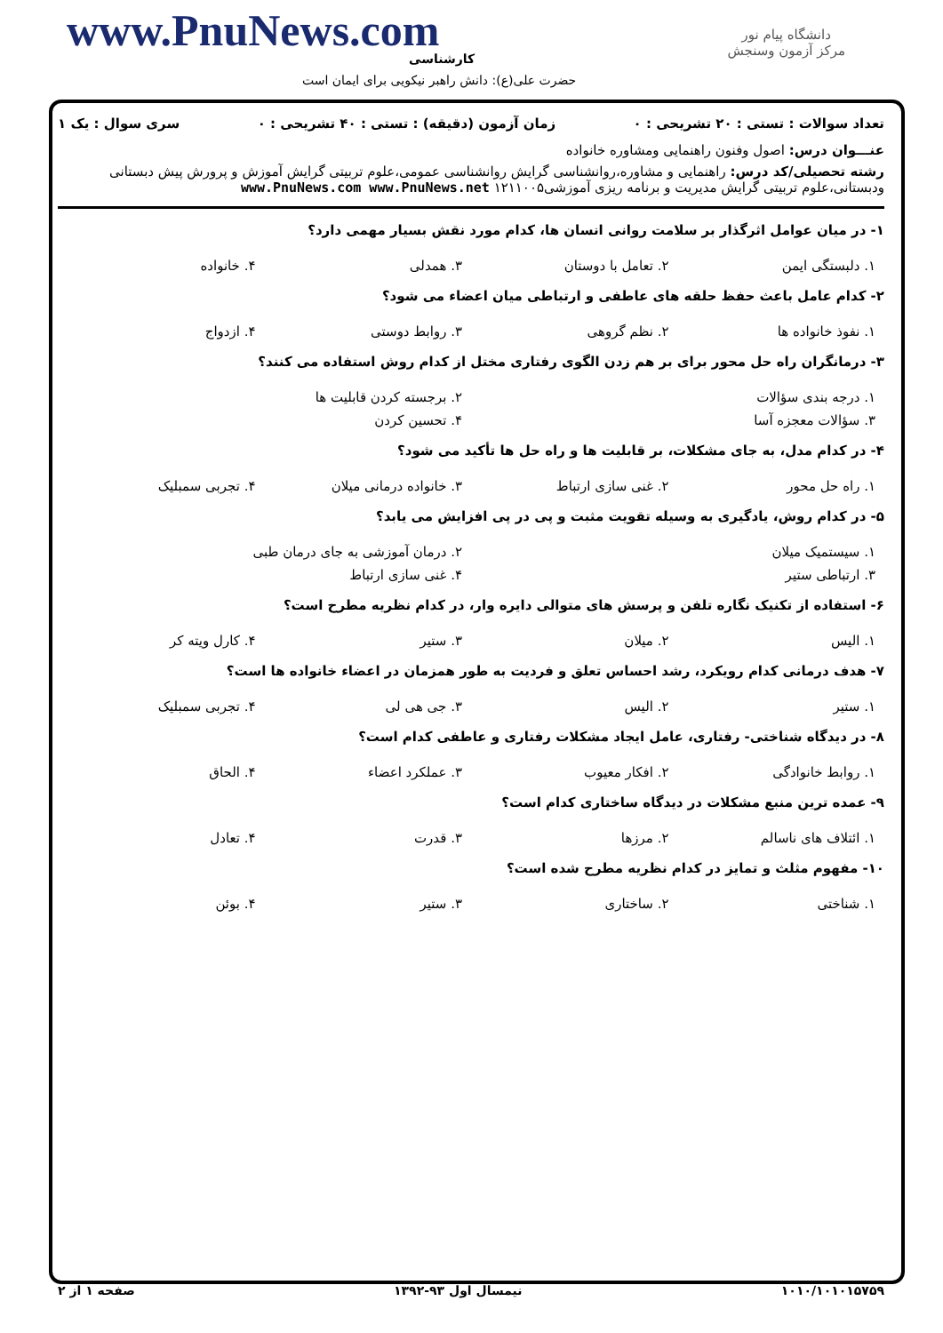www.PnuNews.com
کارشناسی
حضرت علی(ع): دانش راهبر نیکویی برای ایمان است
دانشگاه پیام نور
مرکز آزمون وسنجش
تعداد سوالات : تستی : ۲۰ تشریحی : ۰ زمان آزمون (دقیقه) : تستی : ۴۰ تشریحی : ۰ سری سوال : یک ۱
عنـــوان درس: اصول وفنون راهنمایی ومشاوره خانواده
رشته تحصیلی/کد درس: راهنمایی و مشاوره،روانشناسی گرایش روانشناسی عمومی،علوم تربیتی گرایش آموزش و پرورش پیش دبستانی ودبستانی،علوم تربیتی گرایش مدیریت و برنامه ریزی آموزشی۱۲۱۱۰۰۵ www.PnuNews.com www.PnuNews.net
۱- در میان عوامل اثرگذار بر سلامت روانی انسان ها، کدام مورد نقش بسیار مهمی دارد؟
| ۱. دلبستگی ایمن | ۲. تعامل با دوستان | ۳. همدلی | ۴. خانواده |
۲- کدام عامل باعث حفظ حلقه های عاطفی و ارتباطی میان اعضاء می شود؟
| ۱. نفوذ خانواده ها | ۲. نظم گروهی | ۳. روابط دوستی | ۴. ازدواج |
۳- درمانگران راه حل محور برای بر هم زدن الگوی رفتاری مختل از کدام روش استفاده می کنند؟
| ۱. درجه بندی سؤالات | ۲. برجسته کردن قابلیت ها |
| ۳. سؤالات معجزه آسا | ۴. تحسین کردن |
۴- در کدام مدل، به جای مشکلات، بر قابلیت ها و راه حل ها تأکید می شود؟
| ۱. راه حل محور | ۲. غنی سازی ارتباط | ۳. خانواده درمانی میلان | ۴. تجربی سمبلیک |
۵- در کدام روش، یادگیری به وسیله تقویت مثبت و پی در پی افزایش می یابد؟
| ۱. سیستمیک میلان | ۲. درمان آموزشی به جای درمان طبی |
| ۳. ارتباطی ستیر | ۴. غنی سازی ارتباط |
۶- استفاده از تکنیک نگاره تلفن و پرسش های متوالی دایره وار، در کدام نظریه مطرح است؟
| ۱. الیس | ۲. میلان | ۳. ستیر | ۴. کارل ویته کر |
۷- هدف درمانی کدام رویکرد، رشد احساس تعلق و فردیت به طور همزمان در اعضاء خانواده ها است؟
| ۱. ستیر | ۲. الیس | ۳. جی هی لی | ۴. تجربی سمبلیک |
۸- در دیدگاه شناختی- رفتاری، عامل ایجاد مشکلات رفتاری و عاطفی کدام است؟
| ۱. روابط خانوادگی | ۲. افکار معیوب | ۳. عملکرد اعضاء | ۴. الحاق |
۹- عمده ترین منبع مشکلات در دیدگاه ساختاری کدام است؟
| ۱. ائتلاف های ناسالم | ۲. مرزها | ۳. قدرت | ۴. تعادل |
۱۰- مفهوم مثلث و تمایز در کدام نظریه مطرح شده است؟
| ۱. شناختی | ۲. ساختاری | ۳. ستیر | ۴. بوئن |
۱۰۱۰/۱۰۱۰۱۵۷۵۹ نیمسال اول ۹۳-۱۳۹۲ صفحه ۱ از ۲